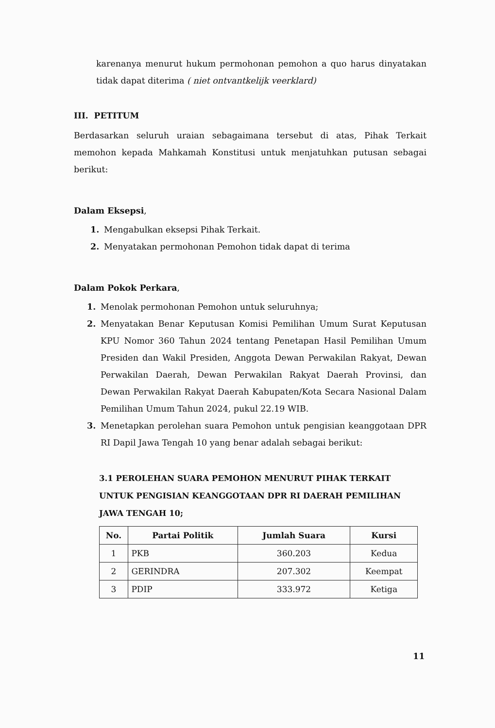karenanya menurut hukum permohonan pemohon a quo harus dinyatakan tidak dapat diterima ( niet ontvantkelijk veerklard)
III. PETITUM
Berdasarkan seluruh uraian sebagaimana tersebut di atas, Pihak Terkait memohon kepada Mahkamah Konstitusi untuk menjatuhkan putusan sebagai berikut:
Dalam Eksepsi,
1. Mengabulkan eksepsi Pihak Terkait.
2. Menyatakan permohonan Pemohon tidak dapat di terima
Dalam Pokok Perkara,
1. Menolak permohonan Pemohon untuk seluruhnya;
2. Menyatakan Benar Keputusan Komisi Pemilihan Umum Surat Keputusan KPU Nomor 360 Tahun 2024 tentang Penetapan Hasil Pemilihan Umum Presiden dan Wakil Presiden, Anggota Dewan Perwakilan Rakyat, Dewan Perwakilan Daerah, Dewan Perwakilan Rakyat Daerah Provinsi, dan Dewan Perwakilan Rakyat Daerah Kabupaten/Kota Secara Nasional Dalam Pemilihan Umum Tahun 2024, pukul 22.19 WIB.
3. Menetapkan perolehan suara Pemohon untuk pengisian keanggotaan DPR RI Dapil Jawa Tengah 10 yang benar adalah sebagai berikut:
3.1 PEROLEHAN SUARA PEMOHON MENURUT PIHAK TERKAIT UNTUK PENGISIAN KEANGGOTAAN DPR RI DAERAH PEMILIHAN JAWA TENGAH 10;
| No. | Partai Politik | Jumlah Suara | Kursi |
| --- | --- | --- | --- |
| 1 | PKB | 360.203 | Kedua |
| 2 | GERINDRA | 207.302 | Keempat |
| 3 | PDIP | 333.972 | Ketiga |
11